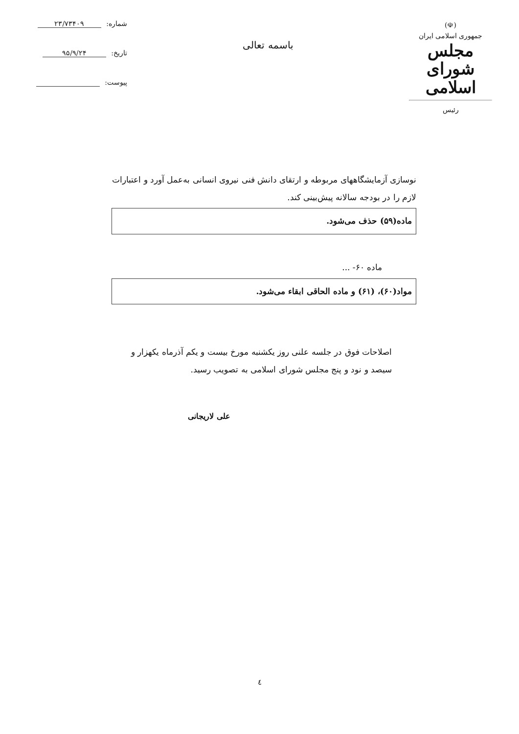(☫)
جمهوری اسلامی ایران
مجلس شورای اسلامی
رئیس
باسمه تعالی
شماره: ۲۳/۷۳۴۰۹
تاریخ: ۹۵/۹/۲۴
پیوست:
نوسازی آزمایشگاههای مربوطه و ارتقای دانش فنی نیروی انسانی به‌عمل آورد و اعتبارات لازم را در بودجه سالانه پیش‌بینی کند.
ماده(۵۹) حذف می‌شود.
ماده ۶۰- ...
مواد(۶۰)، (۶۱) و ماده الحاقی ابقاء می‌شود.
اصلاحات فوق در جلسه علنی روز یکشنبه مورخ بیست و یکم آذرماه یکهزار و سیصد و نود و پنج مجلس شورای اسلامی به تصویب رسید.
علی لاریجانی
٤